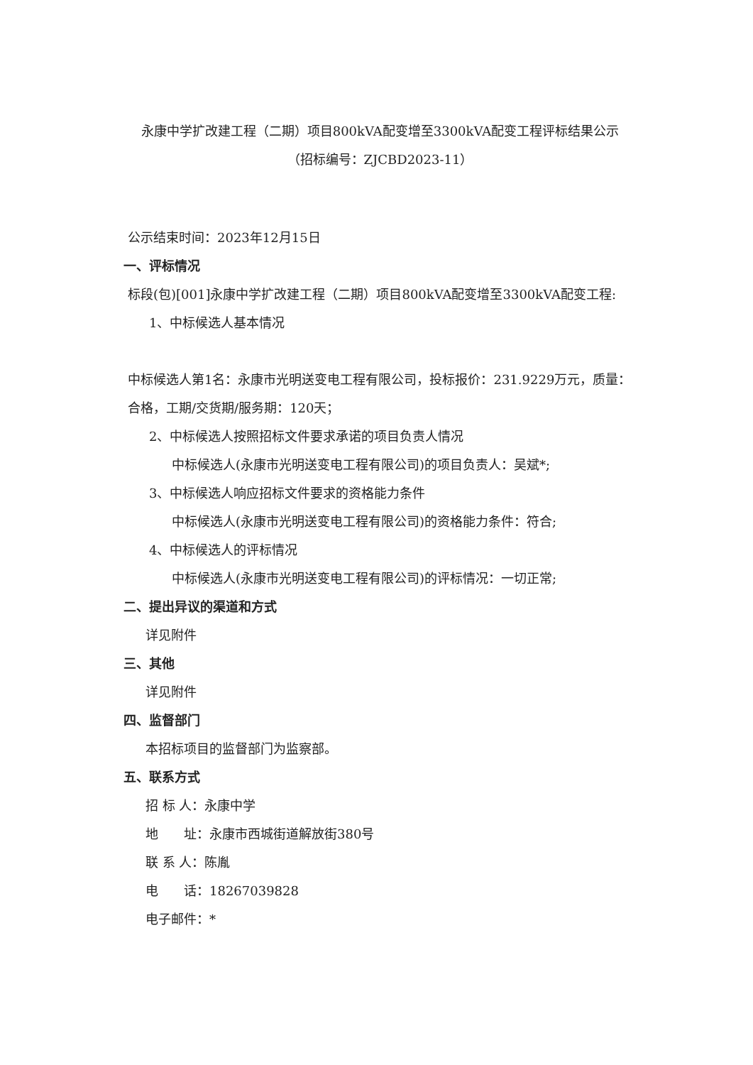永康中学扩改建工程（二期）项目800kVA配变增至3300kVA配变工程评标结果公示
（招标编号：ZJCBD2023-11）
公示结束时间：2023年12月15日
一、评标情况
标段(包)[001]永康中学扩改建工程（二期）项目800kVA配变增至3300kVA配变工程:
1、中标候选人基本情况
中标候选人第1名：永康市光明送变电工程有限公司，投标报价：231.9229万元，质量：合格，工期/交货期/服务期：120天；
2、中标候选人按照招标文件要求承诺的项目负责人情况
中标候选人(永康市光明送变电工程有限公司)的项目负责人：吴斌*;
3、中标候选人响应招标文件要求的资格能力条件
中标候选人(永康市光明送变电工程有限公司)的资格能力条件：符合;
4、中标候选人的评标情况
中标候选人(永康市光明送变电工程有限公司)的评标情况：一切正常;
二、提出异议的渠道和方式
详见附件
三、其他
详见附件
四、监督部门
本招标项目的监督部门为监察部。
五、联系方式
招 标 人：永康中学
地　　址：永康市西城街道解放街380号
联 系 人：陈胤
电　　话：18267039828
电子邮件：*